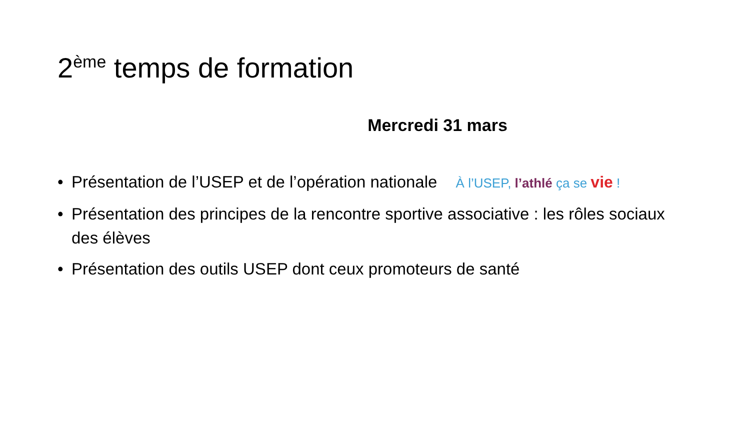2<sup>ème</sup> temps de formation
Mercredi 31 mars
• Présentation de l’USEP et de l’opération nationale À l’USEP, l’athlé ça se vie !
• Présentation des principes de la rencontre sportive associative : les rôles sociaux des élèves
• Présentation des outils USEP dont ceux promoteurs de santé